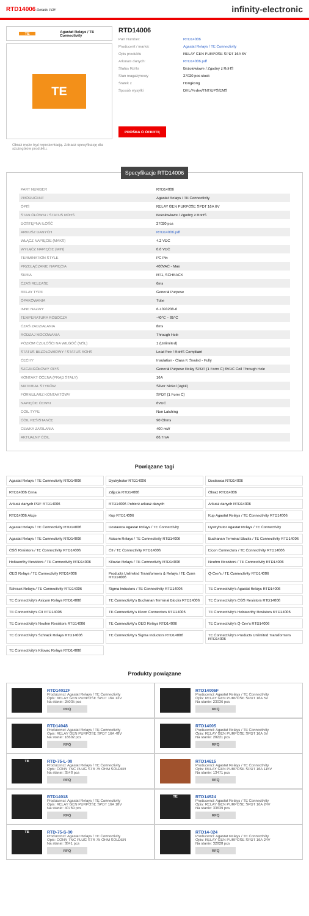RTD14006 Details PDF infinity-electronic
TE Agastat Relays / TE Connectivity
TE
Obraz może być reprezentacją. Zobacz specyfikację dla szczegółów produktu.
RTD14006
Part Number: RTD14006
Producent / marka: Agastat Relays / TE Connectivity
Opis produktu RELAY GEN PURPOSE SPDT 16A 6V
Arkusze danych: RTD14006.pdf
Status RoHs Bezołowiowe / Zgodny z RoHS
Stan magazynowy 27020 pcs stock
Statek z Hongkong
Sposób wysyłki DHL/Fedex/TNT/UPS/EMS
PROŚBA O OFERTĘ
Specyfikacje RTD14006
| PART NUMBER | RTD14006 |
| PRODUCENT | Agastat Relays / TE Connectivity |
| OPIS | RELAY GEN PURPOSE SPDT 16A 6V |
| STAN OŁOWIU / STATUS ROHS | Bezołowiowe / Zgodny z RoHS |
| DOSTĘPNA ILOŚĆ | 27020 pcs |
| ARKUSZ DANYCH | RTD14006.pdf |
| WŁĄCZ NAPIĘCIE (MAKS) | 4.2 VDC |
| WYŁĄCZ NAPIĘCIE (MIN) | 0.6 VDC |
| TERMINATION STYLE | PC Pin |
| PRZEŁĄCZANIE NAPIĘCIA | 400VAC - Max |
| SERIA | RT1, SCHRACK |
| CZAS RELEASE | 6ms |
| RELAY TYPE | General Purpose |
| OPAKOWANIA | Tube |
| INNE NAZWY | 6-1393238-0 |
| TEMPERATURA ROBOCZA | -40°C ~ 85°C |
| CZAS ZADZIAŁANIA | 8ms |
| RODZAJ MOCOWANIA | Through Hole |
| POZIOM CZUŁOŚCI NA WILGOĆ (MSL) | 1 (Unlimited) |
| STATUS BEZOŁOWIOWY / STATUS ROHS | Lead free / RoHS Compliant |
| CECHY | Insulation - Class F, Sealed - Fully |
| SZCZEGÓŁOWY OPIS | General Purpose Relay SPDT (1 Form C) 6VDC Coil Through Hole |
| KONTAKT OCENA (PRĄD STAŁY) | 16A |
| MATERIAŁ STYKÓW | Silver Nickel (AgNi) |
| FORMULARZ KONTAKTOWY | SPDT (1 Form C) |
| NAPIĘCIE CEWKI | 6VDC |
| COIL TYPE | Non Latching |
| COIL RESISTANCE | 90 Ohms |
| CEWKA ZASILANIA | 400 mW |
| AKTUALNY COIL | 66.7mA |
Powiązane tagi
Agastat Relays / TE Connectivity RTD14006
Dystrybutor RTD14006
Dostawca RTD14006
RTD14006 Cena
Zdjęcia RTD14006
Obraz RTD14006
Arkusz danych PDF RTD14006
RTD14006 Pobierz arkusz danych
Arkusz danych RTD14006
RTD14006 Akcje
Kup RTD14006
Kup Agastat Relays / TE Connectivity RTD14006
Agastat Relays / TE Connectivity RTD14006
Dostawca Agastat Relays / TE Connectivity
Dystrybutor Agastat Relays / TE Connectivity
Agastat Relays / TE Connectivity RTD14006
Axicom Relays / TE Connectivity RTD14006
Buchanan Terminal Blocks / TE Connectivity RTD14006
CGS Resistors / TE Connectivity RTD14006
CII / TE Connectivity RTD14006
Elcon Connectors / TE Connectivity RTD14006
Holsworthy Resistors / TE Connectivity RTD14006
Kilovac Relays / TE Connectivity RTD14006
Neohm Resistors / TE Connectivity RTD14006
OEG Relays / TE Connectivity RTD14006
Products Unlimited Transformers & Relays / TE Conn RTD14006
Q-Cee's / TE Connectivity RTD14006
Schrack Relays / TE Connectivity RTD14006
Sigma Inductors / TE Connectivity RTD14006
TE Connectivity's Agastat Relays RTD14006
TE Connectivity's Axicom Relays RTD14006
TE Connectivity's Buchanan Terminal Blocks RTD14006
TE Connectivity's CGS Resistors RTD14006
TE Connectivity's CII RTD14006
TE Connectivity's Elcon Connectors RTD14006
TE Connectivity's Holsworthy Resistors RTD14006
TE Connectivity's Neohm Resistors RTD14006
TE Connectivity's OEG Relays RTD14006
TE Connectivity's Q-Cee's RTD14006
TE Connectivity's Schrack Relays RTD14006
TE Connectivity's Sigma Inductors RTD14006
TE Connectivity's Products Unlimited Transformers RTD14006
TE Connectivity's Kilovac Relays RTD14006
Produkty powiązane
RTD14012F
Producenci: Agastat Relays / TE Connectivity
Opis: RELAY GEN PURPOSE SPDT 16A 12V
Na stanie: 25035 pcs
RFQ
RTD14005F
Producenci: Agastat Relays / TE Connectivity
Opis: RELAY GEN PURPOSE SPDT 16A 5V
Na stanie: 23036 pcs
RFQ
RTD14048
Producenci: Agastat Relays / TE Connectivity
Opis: RELAY GEN PURPOSE SPDT 16A 48V
Na stanie: 16602 pcs
RFQ
RTD14005
Producenci: Agastat Relays / TE Connectivity
Opis: RELAY GEN PURPOSE SPDT 16A 5V
Na stanie: 28221 pcs
RFQ
TE
RTD-75-L-00
Producenci: Agastat Relays / TE Connectivity
Opis: CONN TNC PLUG STR 75 OHM SOLDER
Na stanie: 3548 pcs
RFQ
RTD14615
Producenci: Agastat Relays / TE Connectivity
Opis: RELAY GEN PURPOSE SPDT 16A 115V
Na stanie: 13471 pcs
RFQ
RTD14018
Producenci: Agastat Relays / TE Connectivity
Opis: RELAY GEN PURPOSE SPDT 16A 18V
Na stanie: 40769 pcs
RFQ
TE
RTD14524
Producenci: Agastat Relays / TE Connectivity
Opis: RELAY GEN PURPOSE SPDT 16A 24V
Na stanie: 33639 pcs
RFQ
TE
RTD-75-S-00
Producenci: Agastat Relays / TE Connectivity
Opis: CONN TNC PLUG STR 75 OHM SOLDER
Na stanie: 3841 pcs
RFQ
RTD14-024
Producenci: Agastat Relays / TE Connectivity
Opis: RELAY GEN PURPOSE SPDT 16A 24V
Na stanie: 32828 pcs
RFQ